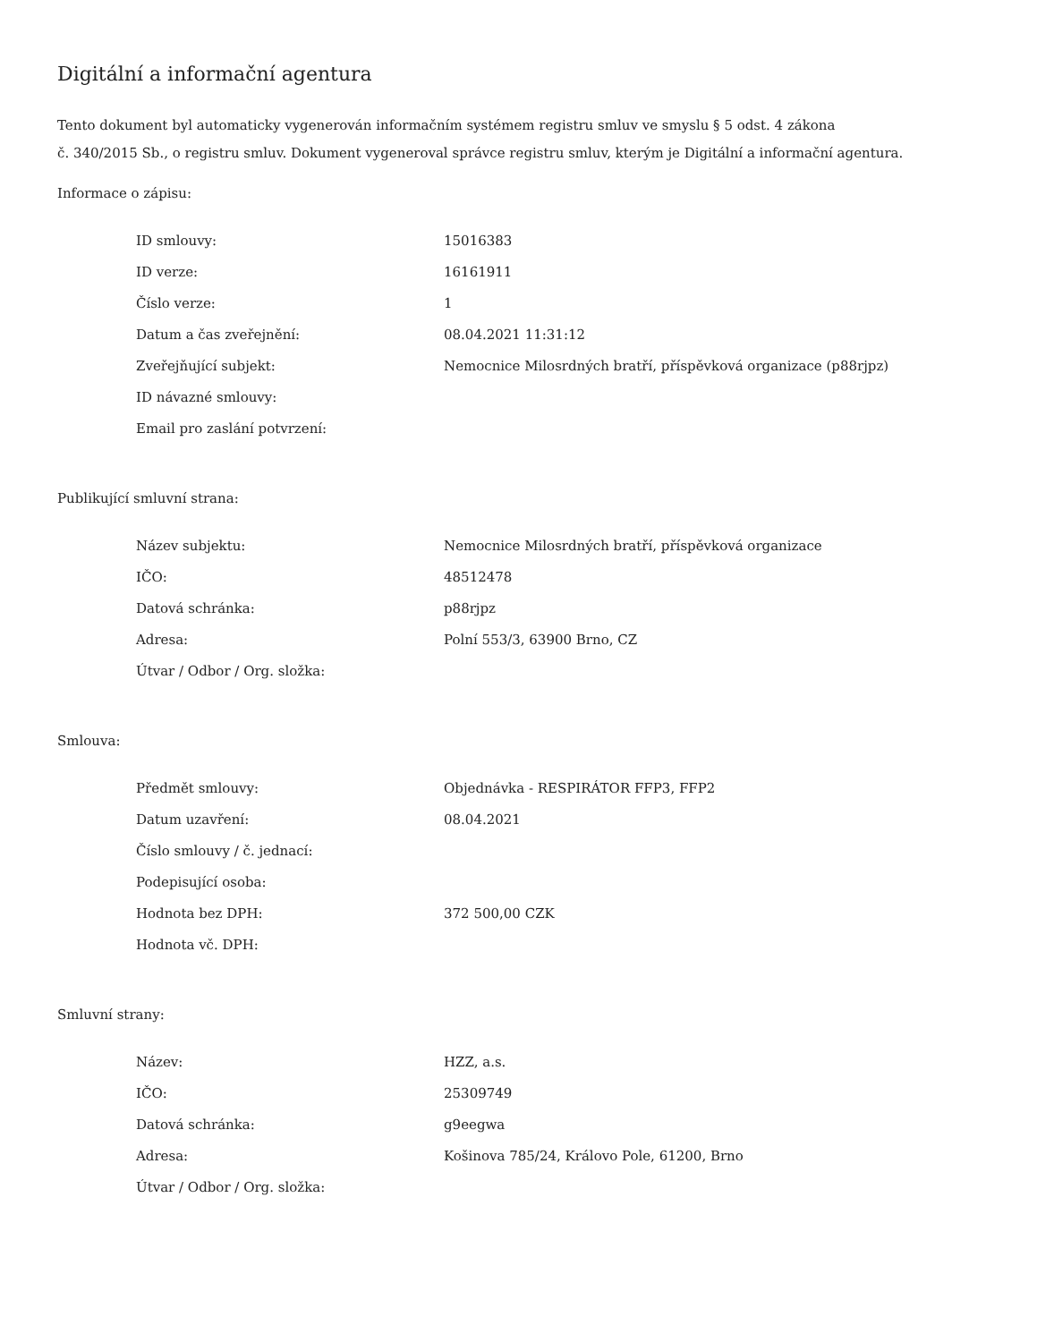Digitální a informační agentura
Tento dokument byl automaticky vygenerován informačním systémem registru smluv ve smyslu § 5 odst. 4 zákona
č. 340/2015 Sb., o registru smluv. Dokument vygeneroval správce registru smluv, kterým je Digitální a informační agentura.
Informace o zápisu:
| ID smlouvy: | 15016383 |
| ID verze: | 16161911 |
| Číslo verze: | 1 |
| Datum a čas zveřejnění: | 08.04.2021 11:31:12 |
| Zveřejňující subjekt: | Nemocnice Milosrdných bratří, příspěvková organizace (p88rjpz) |
| ID návazné smlouvy: | |
| Email pro zaslání potvrzení: | |
Publikující smluvní strana:
| Název subjektu: | Nemocnice Milosrdných bratří, příspěvková organizace |
| IČO: | 48512478 |
| Datová schránka: | p88rjpz |
| Adresa: | Polní 553/3, 63900 Brno, CZ |
| Útvar / Odbor / Org. složka: | |
Smlouva:
| Předmět smlouvy: | Objednávka - RESPIRÁTOR FFP3, FFP2 |
| Datum uzavření: | 08.04.2021 |
| Číslo smlouvy / č. jednací: | |
| Podepisující osoba: | |
| Hodnota bez DPH: | 372 500,00 CZK |
| Hodnota vč. DPH: | |
Smluvní strany:
| Název: | HZZ, a.s. |
| IČO: | 25309749 |
| Datová schránka: | g9eegwa |
| Adresa: | Košinova 785/24, Královo Pole, 61200, Brno |
| Útvar / Odbor / Org. složka: | |